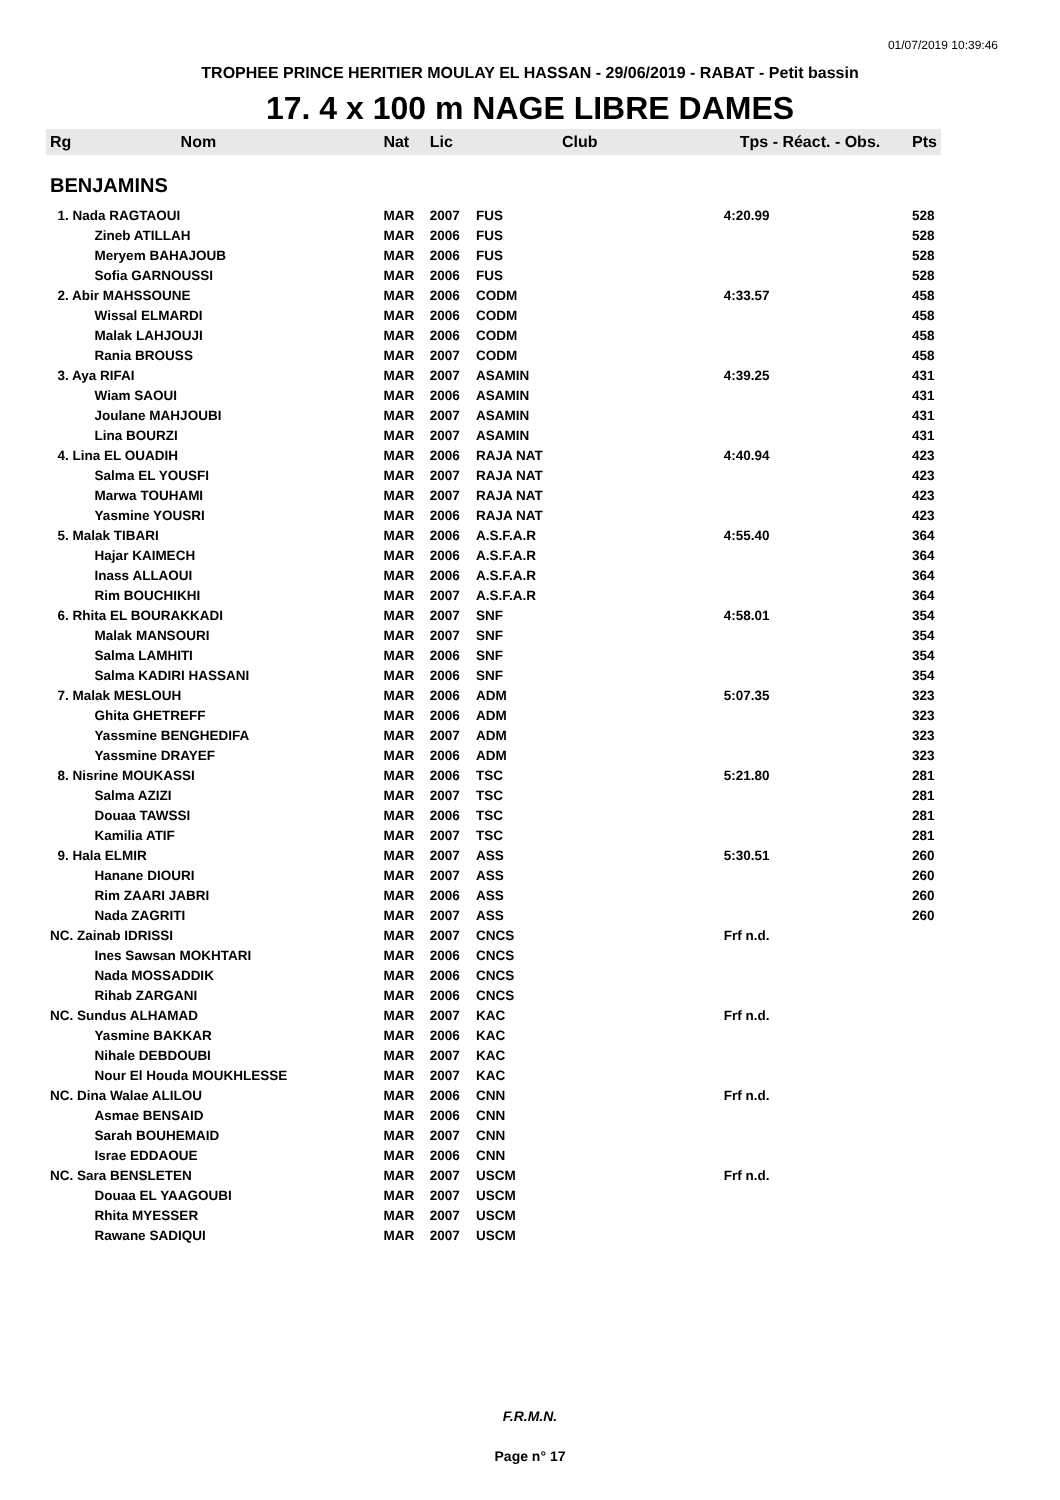01/07/2019 10:39:46
TROPHEE PRINCE HERITIER MOULAY EL HASSAN - 29/06/2019 - RABAT - Petit bassin
17. 4 x 100 m NAGE LIBRE DAMES
| Rg | Nom | Nat | Lic | Club | Tps - Réact. - Obs. | Pts |
| --- | --- | --- | --- | --- | --- | --- |
| BENJAMINS | | | | | | |
| 1. Nada RAGTAOUI | | MAR | 2007 | FUS | 4:20.99 | 528 |
| | Zineb ATILLAH | MAR | 2006 | FUS | | 528 |
| | Meryem BAHAJOUB | MAR | 2006 | FUS | | 528 |
| | Sofia GARNOUSSI | MAR | 2006 | FUS | | 528 |
| 2. Abir MAHSSOUNE | | MAR | 2006 | CODM | 4:33.57 | 458 |
| | Wissal ELMARDI | MAR | 2006 | CODM | | 458 |
| | Malak LAHJOUJI | MAR | 2006 | CODM | | 458 |
| | Rania BROUSS | MAR | 2007 | CODM | | 458 |
| 3. Aya RIFAI | | MAR | 2007 | ASAMIN | 4:39.25 | 431 |
| | Wiam SAOUI | MAR | 2006 | ASAMIN | | 431 |
| | Joulane MAHJOUBI | MAR | 2007 | ASAMIN | | 431 |
| | Lina BOURZI | MAR | 2007 | ASAMIN | | 431 |
| 4. Lina EL OUADIH | | MAR | 2006 | RAJA NAT | 4:40.94 | 423 |
| | Salma EL YOUSFI | MAR | 2007 | RAJA NAT | | 423 |
| | Marwa TOUHAMI | MAR | 2007 | RAJA NAT | | 423 |
| | Yasmine YOUSRI | MAR | 2006 | RAJA NAT | | 423 |
| 5. Malak TIBARI | | MAR | 2006 | A.S.F.A.R | 4:55.40 | 364 |
| | Hajar KAIMECH | MAR | 2006 | A.S.F.A.R | | 364 |
| | Inass ALLAOUI | MAR | 2006 | A.S.F.A.R | | 364 |
| | Rim BOUCHIKHI | MAR | 2007 | A.S.F.A.R | | 364 |
| 6. Rhita EL BOURAKKADI | | MAR | 2007 | SNF | 4:58.01 | 354 |
| | Malak MANSOURI | MAR | 2007 | SNF | | 354 |
| | Salma LAMHITI | MAR | 2006 | SNF | | 354 |
| | Salma KADIRI HASSANI | MAR | 2006 | SNF | | 354 |
| 7. Malak MESLOUH | | MAR | 2006 | ADM | 5:07.35 | 323 |
| | Ghita GHETREFF | MAR | 2006 | ADM | | 323 |
| | Yassmine BENGHEDIFA | MAR | 2007 | ADM | | 323 |
| | Yassmine DRAYEF | MAR | 2006 | ADM | | 323 |
| 8. Nisrine MOUKASSI | | MAR | 2006 | TSC | 5:21.80 | 281 |
| | Salma AZIZI | MAR | 2007 | TSC | | 281 |
| | Douaa TAWSSI | MAR | 2006 | TSC | | 281 |
| | Kamilia ATIF | MAR | 2007 | TSC | | 281 |
| 9. Hala ELMIR | | MAR | 2007 | ASS | 5:30.51 | 260 |
| | Hanane DIOURI | MAR | 2007 | ASS | | 260 |
| | Rim ZAARI JABRI | MAR | 2006 | ASS | | 260 |
| | Nada ZAGRITI | MAR | 2007 | ASS | | 260 |
| NC. Zainab IDRISSI | | MAR | 2007 | CNCS | Frf n.d. | |
| | Ines Sawsan MOKHTARI | MAR | 2006 | CNCS | | |
| | Nada MOSSADDIK | MAR | 2006 | CNCS | | |
| | Rihab ZARGANI | MAR | 2006 | CNCS | | |
| NC. Sundus ALHAMAD | | MAR | 2007 | KAC | Frf n.d. | |
| | Yasmine BAKKAR | MAR | 2006 | KAC | | |
| | Nihale DEBDOUBI | MAR | 2007 | KAC | | |
| | Nour El Houda MOUKHLESSE | MAR | 2007 | KAC | | |
| NC. Dina Walae ALILOU | | MAR | 2006 | CNN | Frf n.d. | |
| | Asmae BENSAID | MAR | 2006 | CNN | | |
| | Sarah BOUHEMAID | MAR | 2007 | CNN | | |
| | Israe EDDAOUE | MAR | 2006 | CNN | | |
| NC. Sara BENSLETEN | | MAR | 2007 | USCM | Frf n.d. | |
| | Douaa EL YAAGOUBI | MAR | 2007 | USCM | | |
| | Rhita MYESSER | MAR | 2007 | USCM | | |
| | Rawane SADIQUI | MAR | 2007 | USCM | | |
F.R.M.N.
Page n° 17